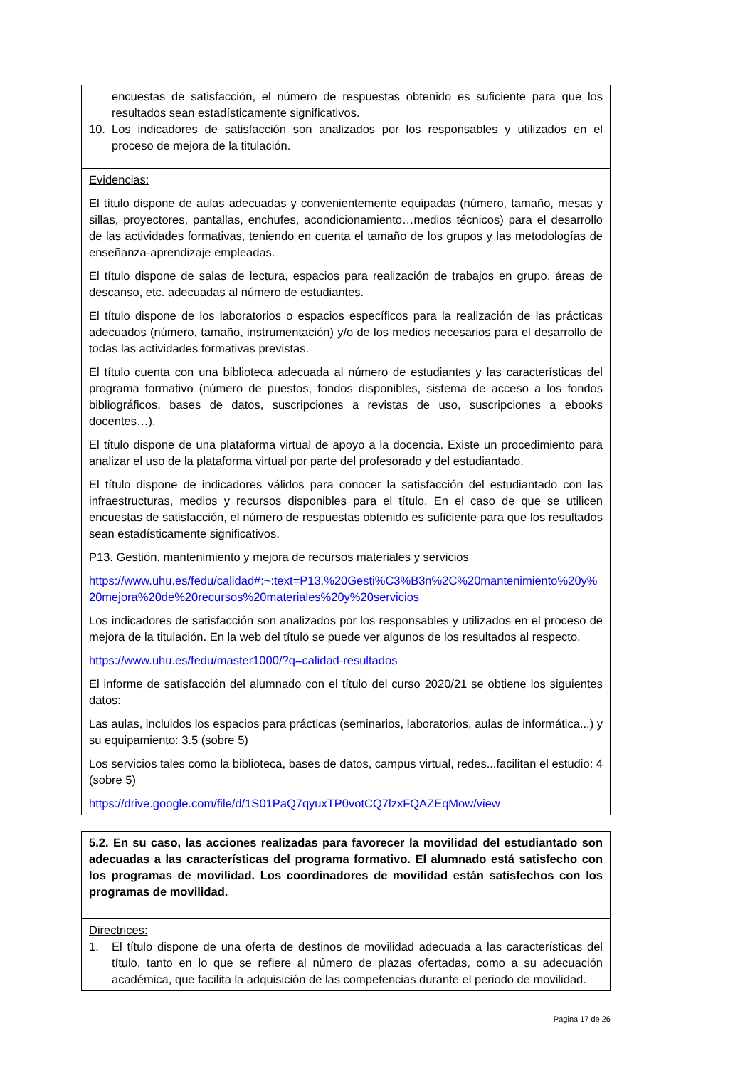encuestas de satisfacción, el número de respuestas obtenido es suficiente para que los resultados sean estadísticamente significativos.
10. Los indicadores de satisfacción son analizados por los responsables y utilizados en el proceso de mejora de la titulación.
Evidencias:
El título dispone de aulas adecuadas y convenientemente equipadas (número, tamaño, mesas y sillas, proyectores, pantallas, enchufes, acondicionamiento…medios técnicos) para el desarrollo de las actividades formativas, teniendo en cuenta el tamaño de los grupos y las metodologías de enseñanza-aprendizaje empleadas.
El título dispone de salas de lectura, espacios para realización de trabajos en grupo, áreas de descanso, etc. adecuadas al número de estudiantes.
El título dispone de los laboratorios o espacios específicos para la realización de las prácticas adecuados (número, tamaño, instrumentación) y/o de los medios necesarios para el desarrollo de todas las actividades formativas previstas.
El título cuenta con una biblioteca adecuada al número de estudiantes y las características del programa formativo (número de puestos, fondos disponibles, sistema de acceso a los fondos bibliográficos, bases de datos, suscripciones a revistas de uso, suscripciones a ebooks docentes…).
El título dispone de una plataforma virtual de apoyo a la docencia. Existe un procedimiento para analizar el uso de la plataforma virtual por parte del profesorado y del estudiantado.
El título dispone de indicadores válidos para conocer la satisfacción del estudiantado con las infraestructuras, medios y recursos disponibles para el título. En el caso de que se utilicen encuestas de satisfacción, el número de respuestas obtenido es suficiente para que los resultados sean estadísticamente significativos.
P13. Gestión, mantenimiento y mejora de recursos materiales y servicios
https://www.uhu.es/fedu/calidad#:~:text=P13.%20Gesti%C3%B3n%2C%20mantenimiento%20y%20mejora%20de%20recursos%20materiales%20y%20servicios
Los indicadores de satisfacción son analizados por los responsables y utilizados en el proceso de mejora de la titulación. En la web del título se puede ver algunos de los resultados al respecto.
https://www.uhu.es/fedu/master1000/?q=calidad-resultados
El informe de satisfacción del alumnado con el título del curso 2020/21 se obtiene los siguientes datos:
Las aulas, incluidos los espacios para prácticas (seminarios, laboratorios, aulas de informática...) y su equipamiento: 3.5 (sobre 5)
Los servicios tales como la biblioteca, bases de datos, campus virtual, redes...facilitan el estudio: 4 (sobre 5)
https://drive.google.com/file/d/1S01PaQ7qyuxTP0votCQ7lzxFQAZEqMow/view
5.2. En su caso, las acciones realizadas para favorecer la movilidad del estudiantado son adecuadas a las características del programa formativo. El alumnado está satisfecho con los programas de movilidad. Los coordinadores de movilidad están satisfechos con los programas de movilidad.
Directrices:
1. El título dispone de una oferta de destinos de movilidad adecuada a las características del título, tanto en lo que se refiere al número de plazas ofertadas, como a su adecuación académica, que facilita la adquisición de las competencias durante el periodo de movilidad.
Página 17 de 26